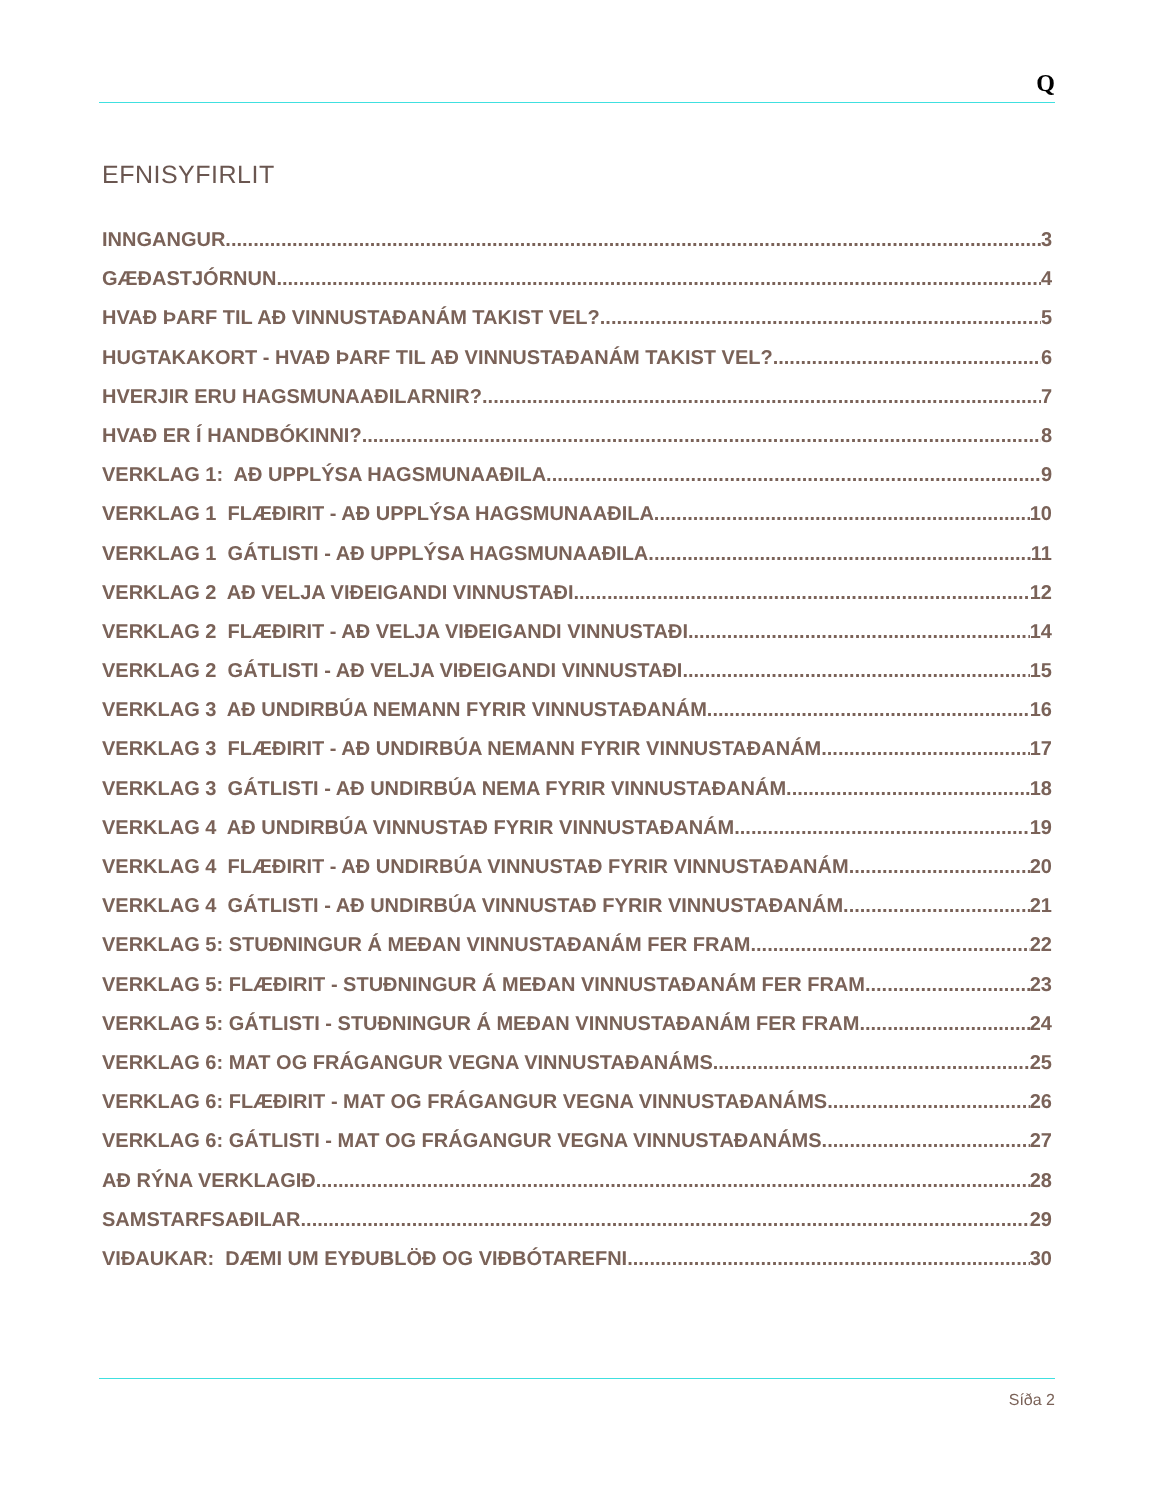Q
EFNISYFIRLIT
INNGANGUR 3
GÆÐASTJÓRNUN 4
HVAÐ ÞARF TIL AÐ VINNUSTAÐANÁM TAKIST VEL? 5
HUGTAKAKORT - HVAÐ ÞARF TIL AÐ VINNUSTAÐANÁM TAKIST VEL? 6
HVERJIR ERU HAGSMUNAAÐILARNIR? 7
HVAÐ ER Í HANDBÓKINNI? 8
VERKLAG 1: AÐ UPPLÝSA HAGSMUNAAÐILA. 9
VERKLAG 1 FLÆÐIRIT - AÐ UPPLÝSA HAGSMUNAAÐILA. 10
VERKLAG 1 GÁTLISTI - AÐ UPPLÝSA HAGSMUNAAÐILA. 11
VERKLAG 2 AÐ VELJA VIÐEIGANDI VINNUSTAÐI. 12
VERKLAG 2 FLÆÐIRIT - AÐ VELJA VIÐEIGANDI VINNUSTAÐI. 14
VERKLAG 2 GÁTLISTI - AÐ VELJA VIÐEIGANDI VINNUSTAÐI. 15
VERKLAG 3 AÐ UNDIRBÚA NEMANN FYRIR VINNUSTAÐANÁM. 16
VERKLAG 3 FLÆÐIRIT - AÐ UNDIRBÚA NEMANN FYRIR VINNUSTAÐANÁM. 17
VERKLAG 3 GÁTLISTI - AÐ UNDIRBÚA NEMA FYRIR VINNUSTAÐANÁM. 18
VERKLAG 4 AÐ UNDIRBÚA VINNUSTAÐ FYRIR VINNUSTAÐANÁM 19
VERKLAG 4 FLÆÐIRIT - AÐ UNDIRBÚA VINNUSTAÐ FYRIR VINNUSTAÐANÁM 20
VERKLAG 4 GÁTLISTI - AÐ UNDIRBÚA VINNUSTAÐ FYRIR VINNUSTAÐANÁM 21
VERKLAG 5: STUÐNINGUR Á MEÐAN VINNUSTAÐANÁM FER FRAM. 22
VERKLAG 5: FLÆÐIRIT - STUÐNINGUR Á MEÐAN VINNUSTAÐANÁM FER FRAM. 23
VERKLAG 5: GÁTLISTI - STUÐNINGUR Á MEÐAN VINNUSTAÐANÁM FER FRAM 24
VERKLAG 6: MAT OG FRÁGANGUR VEGNA VINNUSTAÐANÁMS. 25
VERKLAG 6: FLÆÐIRIT - MAT OG FRÁGANGUR VEGNA VINNUSTAÐANÁMS. 26
VERKLAG 6: GÁTLISTI - MAT OG FRÁGANGUR VEGNA VINNUSTAÐANÁMS. 27
AÐ RÝNA VERKLAGIÐ 28
SAMSTARFSAÐILAR 29
VIÐAUKAR: DÆMI UM EYÐUBLÖÐ OG VIÐBÓTAREFNI 30
Síða 2